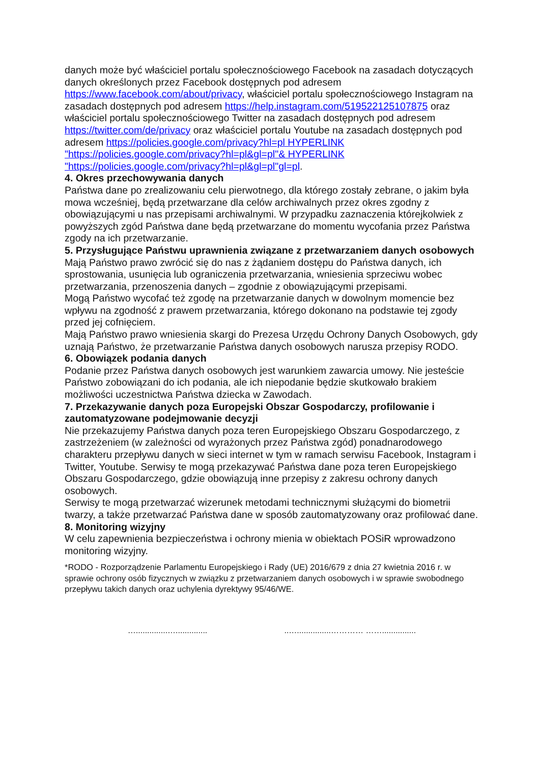danych może być właściciel portalu społecznościowego Facebook na zasadach dotyczących danych określonych przez Facebook dostępnych pod adresem https://www.facebook.com/about/privacy, właściciel portalu społecznościowego Instagram na zasadach dostępnych pod adresem https://help.instagram.com/519522125107875 oraz właściciel portalu społecznościowego Twitter na zasadach dostępnych pod adresem https://twitter.com/de/privacy oraz właściciel portalu Youtube na zasadach dostępnych pod adresem https://policies.google.com/privacy?hl=pl HYPERLINK "https://policies.google.com/privacy?hl=pl&gl=pl"& HYPERLINK "https://policies.google.com/privacy?hl=pl&gl=pl"gl=pl.
4. Okres przechowywania danych
Państwa dane po zrealizowaniu celu pierwotnego, dla którego zostały zebrane, o jakim była mowa wcześniej, będą przetwarzane dla celów archiwalnych przez okres zgodny z obowiązującymi u nas przepisami archiwalnymi. W przypadku zaznaczenia którejkolwiek z powyższych zgód Państwa dane będą przetwarzane do momentu wycofania przez Państwa zgody na ich przetwarzanie.
5. Przysługujące Państwu uprawnienia związane z przetwarzaniem danych osobowych
Mają Państwo prawo zwrócić się do nas z żądaniem dostępu do Państwa danych, ich sprostowania, usunięcia lub ograniczenia przetwarzania, wniesienia sprzeciwu wobec przetwarzania, przenoszenia danych – zgodnie z obowiązującymi przepisami.
Mogą Państwo wycofać też zgodę na przetwarzanie danych w dowolnym momencie bez wpływu na zgodność z prawem przetwarzania, którego dokonano na podstawie tej zgody przed jej cofnięciem.
Mają Państwo prawo wniesienia skargi do Prezesa Urzędu Ochrony Danych Osobowych, gdy uznają Państwo, że przetwarzanie Państwa danych osobowych narusza przepisy RODO.
6. Obowiązek podania danych
Podanie przez Państwa danych osobowych jest warunkiem zawarcia umowy. Nie jesteście Państwo zobowiązani do ich podania, ale ich niepodanie będzie skutkowało brakiem możliwości uczestnictwa Państwa dziecka w Zawodach.
7. Przekazywanie danych poza Europejski Obszar Gospodarczy, profilowanie i zautomatyzowane podejmowanie decyzji
Nie przekazujemy Państwa danych poza teren Europejskiego Obszaru Gospodarczego, z zastrzeżeniem (w zależności od wyrażonych przez Państwa zgód) ponadnarodowego charakteru przepływu danych w sieci internet w tym w ramach serwisu Facebook, Instagram i Twitter, Youtube. Serwisy te mogą przekazywać Państwa dane poza teren Europejskiego Obszaru Gospodarczego, gdzie obowiązują inne przepisy z zakresu ochrony danych osobowych.
Serwisy te mogą przetwarzać wizerunek metodami technicznymi służącymi do biometrii twarzy, a także przetwarzać Państwa dane w sposób zautomatyzowany oraz profilować dane.
8. Monitoring wizyjny
W celu zapewnienia bezpieczeństwa i ochrony mienia w obiektach POSiR wprowadzono monitoring wizyjny.
*RODO - Rozporządzenie Parlamentu Europejskiego i Rady (UE) 2016/679 z dnia 27 kwietnia 2016 r. w sprawie ochrony osób fizycznych w związku z przetwarzaniem danych osobowych i w sprawie swobodnego przepływu takich danych oraz uchylenia dyrektywy 95/46/WE.
…..............….............. ..…...............………… ……...............